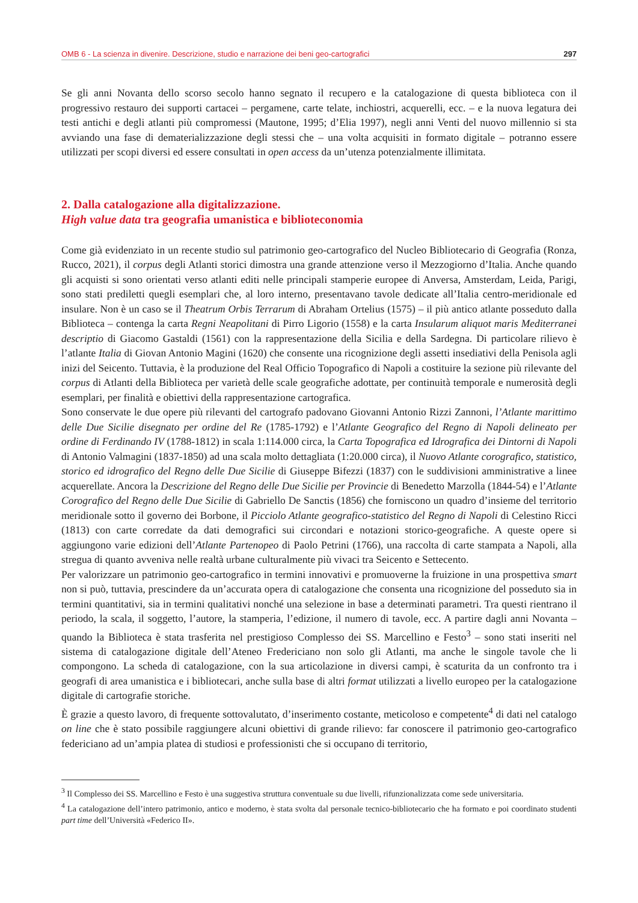OMB 6 - La scienza in divenire. Descrizione, studio e narrazione dei beni geo-cartografici 297
Se gli anni Novanta dello scorso secolo hanno segnato il recupero e la catalogazione di questa biblioteca con il progressivo restauro dei supporti cartacei – pergamene, carte telate, inchiostri, acquerelli, ecc. – e la nuova legatura dei testi antichi e degli atlanti più compromessi (Mautone, 1995; d’Elia 1997), negli anni Venti del nuovo millennio si sta avviando una fase di dematerializzazione degli stessi che – una volta acquisiti in formato digitale – potranno essere utilizzati per scopi diversi ed essere consultati in open access da un’utenza potenzialmente illimitata.
2. Dalla catalogazione alla digitalizzazione.
High value data tra geografia umanistica e biblioteconomia
Come già evidenziato in un recente studio sul patrimonio geo-cartografico del Nucleo Bibliotecario di Geografia (Ronza, Rucco, 2021), il corpus degli Atlanti storici dimostra una grande attenzione verso il Mezzogiorno d’Italia. Anche quando gli acquisti si sono orientati verso atlanti editi nelle principali stamperie europee di Anversa, Amsterdam, Leida, Parigi, sono stati prediletti quegli esemplari che, al loro interno, presentavano tavole dedicate all’Italia centro-meridionale ed insulare. Non è un caso se il Theatrum Orbis Terrarum di Abraham Ortelius (1575) – il più antico atlante posseduto dalla Biblioteca – contenga la carta Regni Neapolitani di Pirro Ligorio (1558) e la carta Insularum aliquot maris Mediterranei descriptio di Giacomo Gastaldi (1561) con la rappresentazione della Sicilia e della Sardegna. Di particolare rilievo è l’atlante Italia di Giovan Antonio Magini (1620) che consente una ricognizione degli assetti insediativi della Penisola agli inizi del Seicento. Tuttavia, è la produzione del Real Officio Topografico di Napoli a costituire la sezione più rilevante del corpus di Atlanti della Biblioteca per varietà delle scale geografiche adottate, per continuità temporale e numerosità degli esemplari, per finalità e obiettivi della rappresentazione cartografica.
Sono conservate le due opere più rilevanti del cartografo padovano Giovanni Antonio Rizzi Zannoni, l’Atlante marittimo delle Due Sicilie disegnato per ordine del Re (1785-1792) e l’Atlante Geografico del Regno di Napoli delineato per ordine di Ferdinando IV (1788-1812) in scala 1:114.000 circa, la Carta Topografica ed Idrografica dei Dintorni di Napoli di Antonio Valmagini (1837-1850) ad una scala molto dettagliata (1:20.000 circa), il Nuovo Atlante corografico, statistico, storico ed idrografico del Regno delle Due Sicilie di Giuseppe Bifezzi (1837) con le suddivisioni amministrative a linee acquerellate. Ancora la Descrizione del Regno delle Due Sicilie per Provincie di Benedetto Marzolla (1844-54) e l’Atlante Corografico del Regno delle Due Sicilie di Gabriello De Sanctis (1856) che forniscono un quadro d’insieme del territorio meridionale sotto il governo dei Borbone, il Picciolo Atlante geografico-statistico del Regno di Napoli di Celestino Ricci (1813) con carte corredate da dati demografici sui circondari e notazioni storico-geografiche. A queste opere si aggiungono varie edizioni dell’Atlante Partenopeo di Paolo Petrini (1766), una raccolta di carte stampata a Napoli, alla stregua di quanto avveniva nelle realtà urbane culturalmente più vivaci tra Seicento e Settecento.
Per valorizzare un patrimonio geo-cartografico in termini innovativi e promuoverne la fruizione in una prospettiva smart non si può, tuttavia, prescindere da un’accurata opera di catalogazione che consenta una ricognizione del posseduto sia in termini quantitativi, sia in termini qualitativi nonché una selezione in base a determinati parametri. Tra questi rientrano il periodo, la scala, il soggetto, l’autore, la stamperia, l’edizione, il numero di tavole, ecc. A partire dagli anni Novanta – quando la Biblioteca è stata trasferita nel prestigioso Complesso dei SS. Marcellino e Festo<sup>3</sup> – sono stati inseriti nel sistema di catalogazione digitale dell’Ateneo Fredericiano non solo gli Atlanti, ma anche le singole tavole che li compongono. La scheda di catalogazione, con la sua articolazione in diversi campi, è scaturita da un confronto tra i geografi di area umanistica e i bibliotecari, anche sulla base di altri format utilizzati a livello europeo per la catalogazione digitale di cartografie storiche.
È grazie a questo lavoro, di frequente sottovalutato, d’inserimento costante, meticoloso e competente<sup>4</sup> di dati nel catalogo on line che è stato possibile raggiungere alcuni obiettivi di grande rilievo: far conoscere il patrimonio geo-cartografico federiciano ad un’ampia platea di studiosi e professionisti che si occupano di territorio,
<sup>3</sup> Il Complesso dei SS. Marcellino e Festo è una suggestiva struttura conventuale su due livelli, rifunzionalizzata come sede universitaria.
<sup>4</sup> La catalogazione dell’intero patrimonio, antico e moderno, è stata svolta dal personale tecnico-bibliotecario che ha formato e poi coordinato studenti part time dell’Università «Federico II».